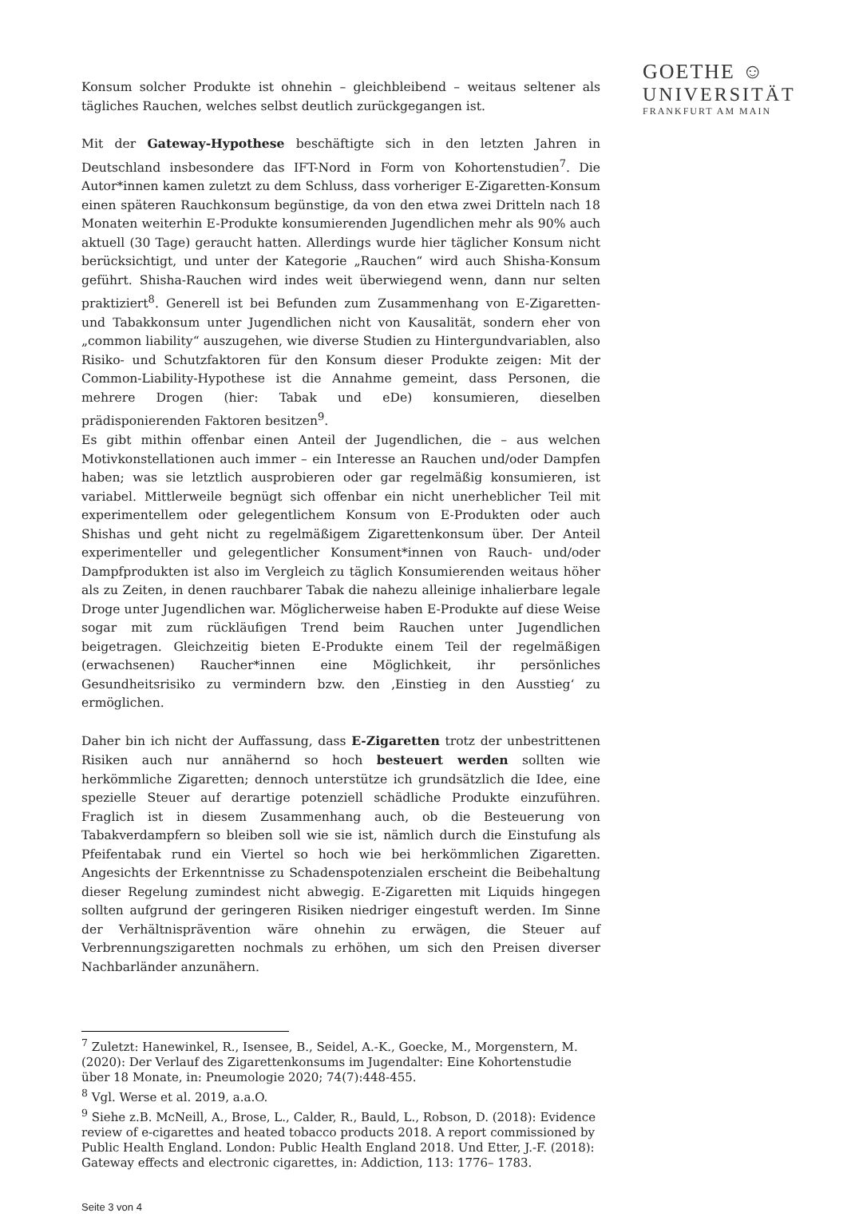GOETHE ☺
UNIVERSITÄT
FRANKFURT AM MAIN
Konsum solcher Produkte ist ohnehin – gleichbleibend – weitaus seltener als tägliches Rauchen, welches selbst deutlich zurückgegangen ist.
Mit der Gateway-Hypothese beschäftigte sich in den letzten Jahren in Deutschland insbesondere das IFT-Nord in Form von Kohortenstudien<sup>7</sup>. Die Autor*innen kamen zuletzt zu dem Schluss, dass vorheriger E-Zigaretten-Konsum einen späteren Rauchkonsum begünstige, da von den etwa zwei Dritteln nach 18 Monaten weiterhin E-Produkte konsumierenden Jugendlichen mehr als 90% auch aktuell (30 Tage) geraucht hatten. Allerdings wurde hier täglicher Konsum nicht berücksichtigt, und unter der Kategorie „Rauchen“ wird auch Shisha-Konsum geführt. Shisha-Rauchen wird indes weit überwiegend wenn, dann nur selten praktiziert<sup>8</sup>. Generell ist bei Befunden zum Zusammenhang von E-Zigaretten- und Tabakkonsum unter Jugendlichen nicht von Kausalität, sondern eher von „common liability“ auszugehen, wie diverse Studien zu Hintergundvariablen, also Risiko- und Schutzfaktoren für den Konsum dieser Produkte zeigen: Mit der Common-Liability-Hypothese ist die Annahme gemeint, dass Personen, die mehrere Drogen (hier: Tabak und eDe) konsumieren, dieselben prädisponierenden Faktoren besitzen<sup>9</sup>.
Es gibt mithin offenbar einen Anteil der Jugendlichen, die – aus welchen Motivkonstellationen auch immer – ein Interesse an Rauchen und/oder Dampfen haben; was sie letztlich ausprobieren oder gar regelmäßig konsumieren, ist variabel. Mittlerweile begnügt sich offenbar ein nicht unerheblicher Teil mit experimentellem oder gelegentlichem Konsum von E-Produkten oder auch Shishas und geht nicht zu regelmäßigem Zigarettenkonsum über. Der Anteil experimenteller und gelegentlicher Konsument*innen von Rauch- und/oder Dampfprodukten ist also im Vergleich zu täglich Konsumierenden weitaus höher als zu Zeiten, in denen rauchbarer Tabak die nahezu alleinige inhalierbare legale Droge unter Jugendlichen war. Möglicherweise haben E-Produkte auf diese Weise sogar mit zum rückläufigen Trend beim Rauchen unter Jugendlichen beigetragen. Gleichzeitig bieten E-Produkte einem Teil der regelmäßigen (erwachsenen) Raucher*innen eine Möglichkeit, ihr persönliches Gesundheitsrisiko zu vermindern bzw. den ‚Einstieg in den Ausstieg‘ zu ermöglichen.
Daher bin ich nicht der Auffassung, dass E-Zigaretten trotz der unbestrittenen Risiken auch nur annähernd so hoch besteuert werden sollten wie herkömmliche Zigaretten; dennoch unterstütze ich grundsätzlich die Idee, eine spezielle Steuer auf derartige potenziell schädliche Produkte einzuführen. Fraglich ist in diesem Zusammenhang auch, ob die Besteuerung von Tabakverdampfern so bleiben soll wie sie ist, nämlich durch die Einstufung als Pfeifentabak rund ein Viertel so hoch wie bei herkömmlichen Zigaretten. Angesichts der Erkenntnisse zu Schadenspotenzialen erscheint die Beibehaltung dieser Regelung zumindest nicht abwegig. E-Zigaretten mit Liquids hingegen sollten aufgrund der geringeren Risiken niedriger eingestuft werden. Im Sinne der Verhältnisprävention wäre ohnehin zu erwägen, die Steuer auf Verbrennungszigaretten nochmals zu erhöhen, um sich den Preisen diverser Nachbarländer anzunähern.
<sup>7</sup> Zuletzt: Hanewinkel, R., Isensee, B., Seidel, A.-K., Goecke, M., Morgenstern, M. (2020): Der Verlauf des Zigarettenkonsums im Jugendalter: Eine Kohortenstudie über 18 Monate, in: Pneumologie 2020; 74(7):448-455.
<sup>8</sup> Vgl. Werse et al. 2019, a.a.O.
<sup>9</sup> Siehe z.B. McNeill, A., Brose, L., Calder, R., Bauld, L., Robson, D. (2018): Evidence review of e-cigarettes and heated tobacco products 2018. A report commissioned by Public Health England. London: Public Health England 2018. Und Etter, J.-F. (2018): Gateway effects and electronic cigarettes, in: Addiction, 113: 1776– 1783.
Seite 3 von 4